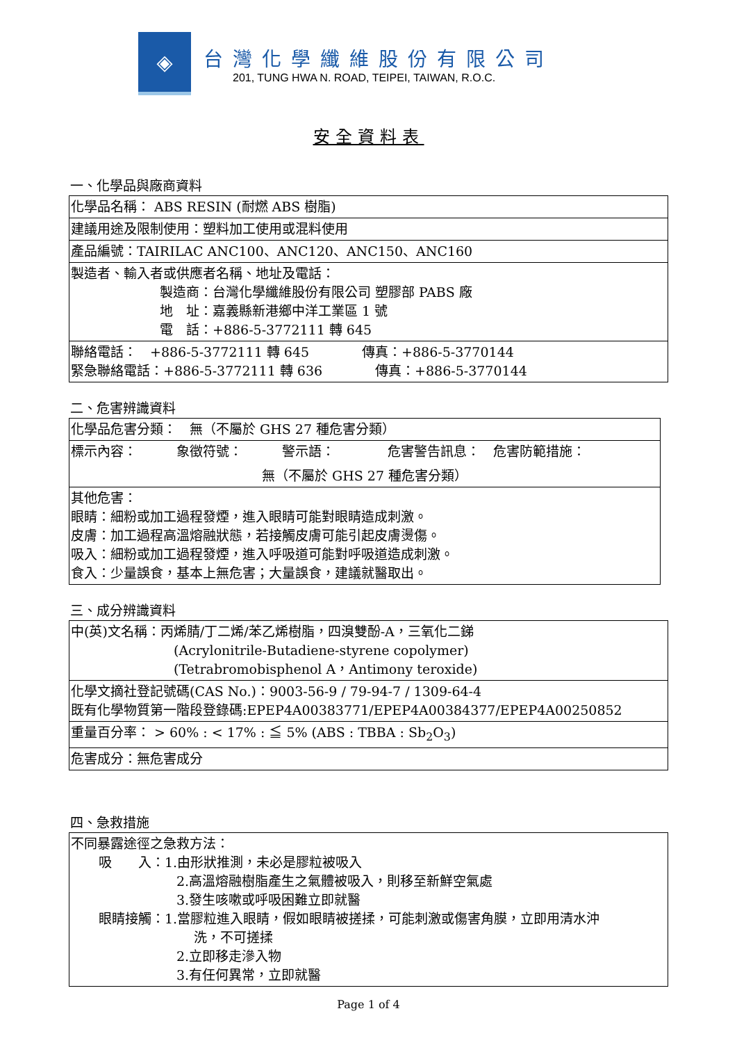◈
台灣化學纖維股份有限公司
201, TUNG HWA N. ROAD, TEIPEI, TAIWAN, R.O.C.
安全資料表
一、化學品與廠商資料
| 化學品名稱： ABS RESIN (耐燃 ABS 樹脂) |
| 建議用途及限制使用：塑料加工使用或混料使用 |
| 產品編號：TAIRILAC ANC100、ANC120、ANC150、ANC160 |
| 製造者、輸入者或供應者名稱、地址及電話： 製造商：台灣化學纖維股份有限公司 塑膠部 PABS 廠 地 址：嘉義縣新港鄉中洋工業區 1 號 電 話：+886-5-3772111 轉 645 |
| 聯絡電話： +886-5-3772111 轉 645 傳真：+886-5-3770144 緊急聯絡電話：+886-5-3772111 轉 636 傳真：+886-5-3770144 |
二、危害辨識資料
| 化學品危害分類： 無（不屬於 GHS 27 種危害分類） |
| 標示內容： 象徵符號： 警示語： 危害警告訊息： 危害防範措施： 無（不屬於 GHS 27 種危害分類） |
| 其他危害： 眼睛：細粉或加工過程發煙，進入眼睛可能對眼睛造成刺激。 皮膚：加工過程高溫熔融狀態，若接觸皮膚可能引起皮膚燙傷。 吸入：細粉或加工過程發煙，進入呼吸道可能對呼吸道造成刺激。 食入：少量誤食，基本上無危害；大量誤食，建議就醫取出。 |
三、成分辨識資料
| 中(英)文名稱：丙烯腈/丁二烯/苯乙烯樹脂，四溴雙酚-A，三氧化二銻 (Acrylonitrile-Butadiene-styrene copolymer) (Tetrabromobisphenol A，Antimony teroxide) |
| 化學文摘社登記號碼(CAS No.)：9003-56-9 / 79-94-7 / 1309-64-4 既有化學物質第一階段登錄碼:EPEP4A00383771/EPEP4A00384377/EPEP4A00250852 |
| 重量百分率： > 60% : < 17% : ≦ 5% (ABS : TBBA : Sb<sub>2</sub>O<sub>3</sub>) |
| 危害成分：無危害成分 |
四、急救措施
| 不同暴露途徑之急救方法： 吸 入：1.由形狀推測，未必是膠粒被吸入 2.高溫熔融樹脂產生之氣體被吸入，則移至新鮮空氣處 3.發生咳嗽或呼吸困難立即就醫 眼睛接觸：1.當膠粒進入眼睛，假如眼睛被搓揉，可能刺激或傷害角膜，立即用清水沖 洗，不可搓揉 2.立即移走滲入物 3.有任何異常，立即就醫 |
Page 1 of 4